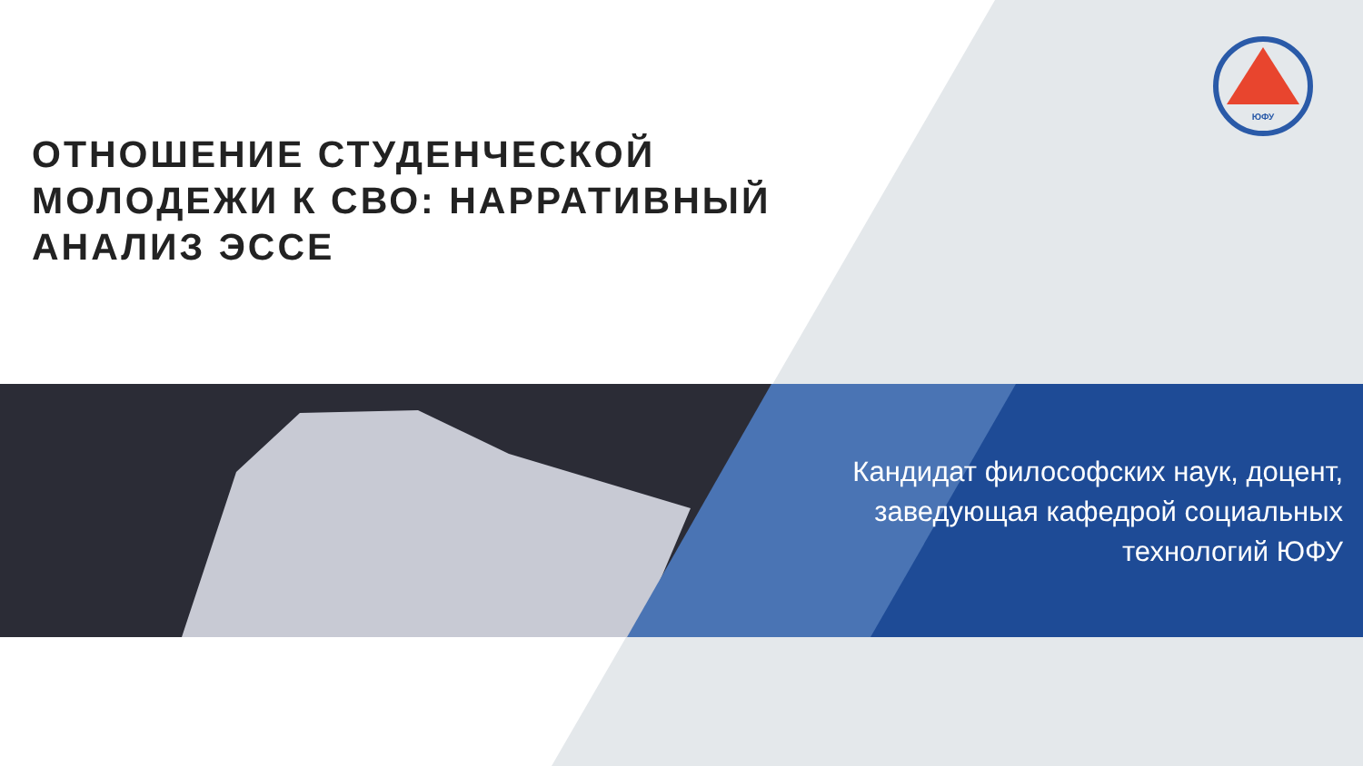ЮФУ
ОТНОШЕНИЕ СТУДЕНЧЕСКОЙ МОЛОДЕЖИ К СВО: НАРРАТИВНЫЙ АНАЛИЗ ЭССЕ
Кандидат философских наук, доцент,
заведующая кафедрой социальных
технологий ЮФУ